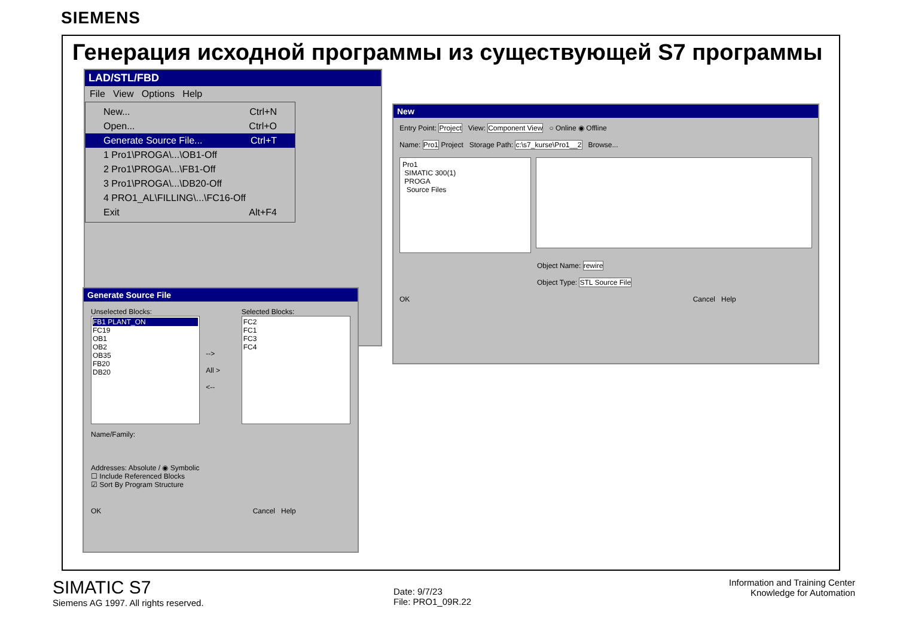SIEMENS
Генерация исходной программы из существующей S7 программы
LAD/STL/FBD
File View Options Help
New... Ctrl+N
Open... Ctrl+O
Generate Source File... Ctrl+T
1 Pro1\PROGA\...\OB1-Off
2 Pro1\PROGA\...\FB1-Off
3 Pro1\PROGA\...\DB20-Off
4 PRO1_AL\FILLING\...\FC16-Off
Exit Alt+F4
Generate Source File
Unselected Blocks:
FB1 PLANT_ON
FC19
OB1
OB2
OB35
FB20
DB20
-->
All >
<--
Selected Blocks:
FC2
FC1
FC3
FC4
Name/Family:
Addresses: Absolute / ◉ Symbolic
☐ Include Referenced Blocks
☑ Sort By Program Structure
OK Cancel Help
New
Entry Point: Project View: Component View ○ Online ◉ Offline
Name: Pro1 Project Storage Path: c:\s7_kurse\Pro1__2 Browse...
Pro1
SIMATIC 300(1)
PROGA
Source Files
Object Name: rewire
Object Type: STL Source File
OK Cancel Help
SIMATIC S7
Siemens AG 1997. All rights reserved.
Date: 9/7/23
File: PRO1_09R.22
Information and Training Center
Knowledge for Automation